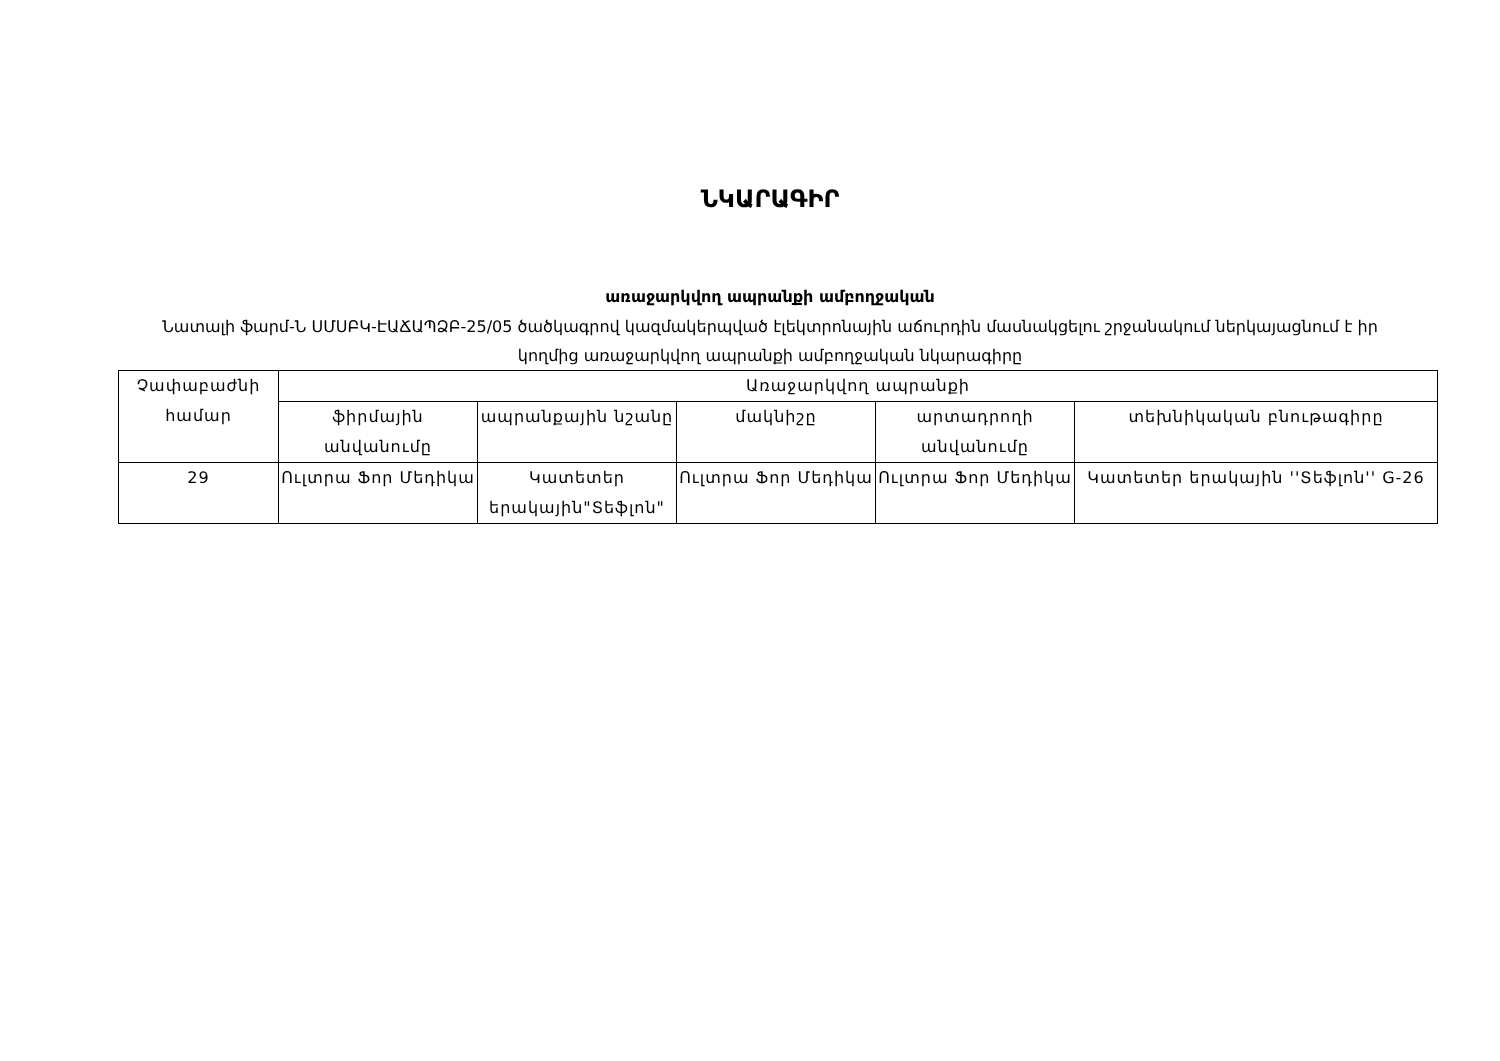ՆԿԱՐԱԳԻՐ
առաջարկվող ապրանքի ամբողջական
Նատալի ֆարմ-Ն ՍՄՍԲԿ-ԷԱՃԱՊՁԲ-25/05 ծածկագրով կազմակերպված էլեկտրոնային աճուրդին մասնակցելու շրջանակում ներկայացնում է իր կողմից առաջարկվող ապրանքի ամբողջական նկարագիրը
| Չափաբաժնի համար | Առաջարկվող ապրանքի | | | | |
| --- | --- | --- | --- | --- | --- |
| | ֆիրմային անվանումը | ապրանքային նշանը | մակնիշը | արտադրողի անվանումը | տեխնիկական բնութագիրը |
| 29 | Ուլտրա Ֆոր Մեդիկա | Կատետեր երակային"Տեֆլոն" | Ուլտրա Ֆոր Մեդիկա | Ուլտրա Ֆոր Մեդիկա | Կատետեր երակային ''Տեֆլոն'' G-26 |